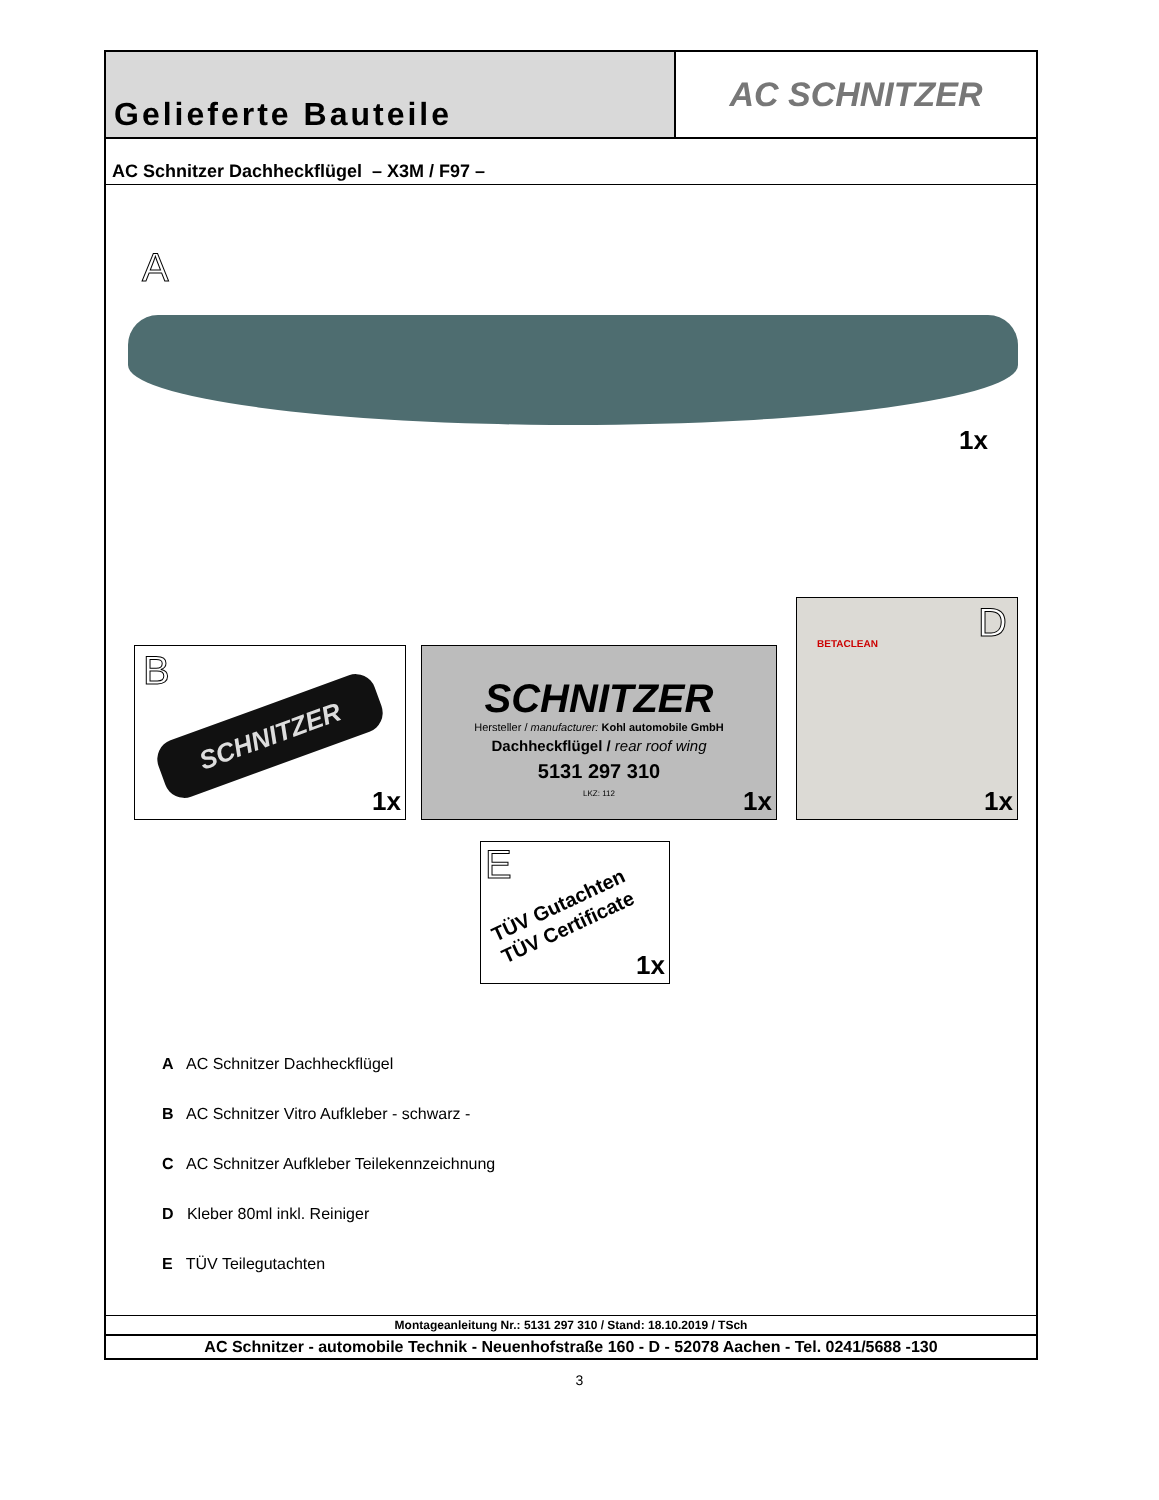Gelieferte Bauteile
AC SCHNITZER
AC Schnitzer Dachheckflügel – X3M / F97 –
A
1x
B
SCHNITZER
1x
SCHNITZER
Hersteller / manufacturer: Kohl automobile GmbH
Dachheckflügel / rear roof wing
5131 297 310
LKZ: 112
1x
D BETACLEAN
1x
E
TÜV Gutachten
TÜV Certificate
1x
A AC Schnitzer Dachheckflügel
B AC Schnitzer Vitro Aufkleber - schwarz -
C AC Schnitzer Aufkleber Teilekennzeichnung
D Kleber 80ml inkl. Reiniger
E TÜV Teilegutachten
Montageanleitung Nr.: 5131 297 310 / Stand: 18.10.2019 / TSch
AC Schnitzer - automobile Technik - Neuenhofstraße 160 - D - 52078 Aachen - Tel. 0241/5688 -130
3